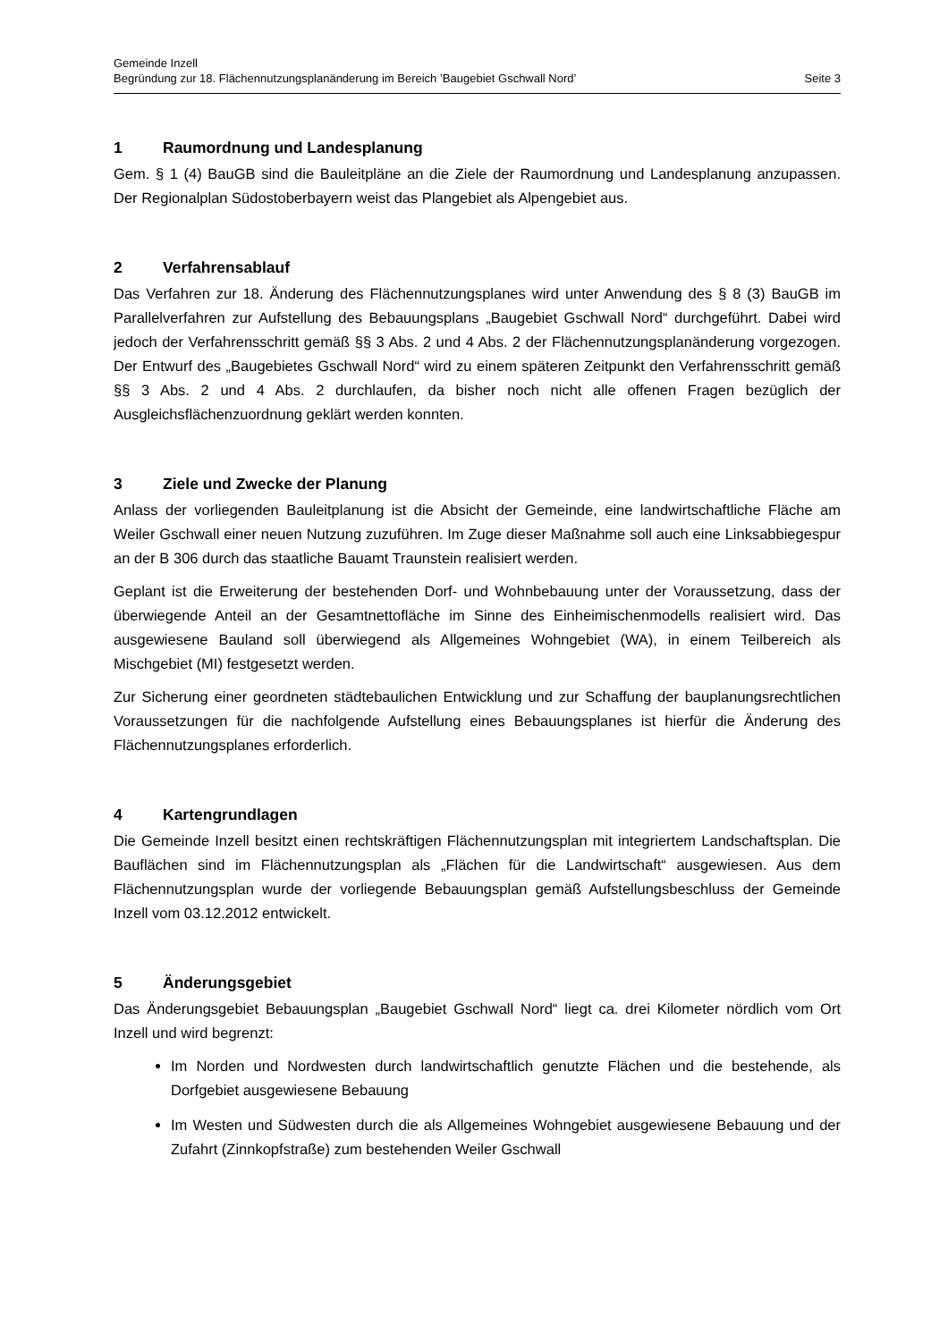Gemeinde Inzell
Begründung zur 18. Flächennutzungsplanänderung im Bereich ’Baugebiet Gschwall Nord’ Seite 3
1 Raumordnung und Landesplanung
Gem. § 1 (4) BauGB sind die Bauleitpläne an die Ziele der Raumordnung und Landesplanung anzupassen. Der Regionalplan Südostoberbayern weist das Plangebiet als Alpengebiet aus.
2 Verfahrensablauf
Das Verfahren zur 18. Änderung des Flächennutzungsplanes wird unter Anwendung des § 8 (3) BauGB im Parallelverfahren zur Aufstellung des Bebauungsplans „Baugebiet Gschwall Nord“ durchgeführt. Dabei wird jedoch der Verfahrensschritt gemäß §§ 3 Abs. 2 und 4 Abs. 2 der Flächennutzungsplanänderung vorgezogen. Der Entwurf des „Baugebietes Gschwall Nord“ wird zu einem späteren Zeitpunkt den Verfahrensschritt gemäß §§ 3 Abs. 2 und 4 Abs. 2 durchlaufen, da bisher noch nicht alle offenen Fragen bezüglich der Ausgleichsflächenzuordnung geklärt werden konnten.
3 Ziele und Zwecke der Planung
Anlass der vorliegenden Bauleitplanung ist die Absicht der Gemeinde, eine landwirtschaftliche Fläche am Weiler Gschwall einer neuen Nutzung zuzuführen. Im Zuge dieser Maßnahme soll auch eine Linksabbiegespur an der B 306 durch das staatliche Bauamt Traunstein realisiert werden.
Geplant ist die Erweiterung der bestehenden Dorf- und Wohnbebauung unter der Voraussetzung, dass der überwiegende Anteil an der Gesamtnettofläche im Sinne des Einheimischenmodells realisiert wird. Das ausgewiesene Bauland soll überwiegend als Allgemeines Wohngebiet (WA), in einem Teilbereich als Mischgebiet (MI) festgesetzt werden.
Zur Sicherung einer geordneten städtebaulichen Entwicklung und zur Schaffung der bauplanungsrechtlichen Voraussetzungen für die nachfolgende Aufstellung eines Bebauungsplanes ist hierfür die Änderung des Flächennutzungsplanes erforderlich.
4 Kartengrundlagen
Die Gemeinde Inzell besitzt einen rechtskräftigen Flächennutzungsplan mit integriertem Landschaftsplan. Die Bauflächen sind im Flächennutzungsplan als „Flächen für die Landwirtschaft“ ausgewiesen. Aus dem Flächennutzungsplan wurde der vorliegende Bebauungsplan gemäß Aufstellungsbeschluss der Gemeinde Inzell vom 03.12.2012 entwickelt.
5 Änderungsgebiet
Das Änderungsgebiet Bebauungsplan „Baugebiet Gschwall Nord“ liegt ca. drei Kilometer nördlich vom Ort Inzell und wird begrenzt:
Im Norden und Nordwesten durch landwirtschaftlich genutzte Flächen und die bestehende, als Dorfgebiet ausgewiesene Bebauung
Im Westen und Südwesten durch die als Allgemeines Wohngebiet ausgewiesene Bebauung und der Zufahrt (Zinnkopfstraße) zum bestehenden Weiler Gschwall